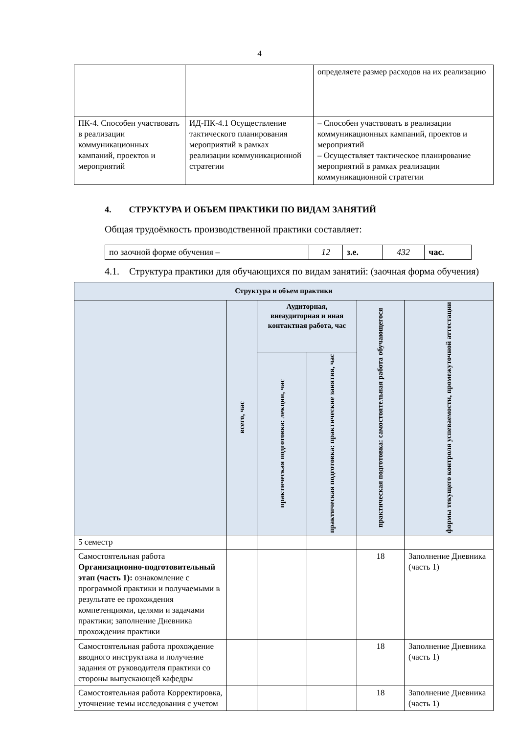4
| | | определяете размер расходов на их реализацию |
| ПК-4. Способен участвовать в реализации коммуникационных кампаний, проектов и мероприятий | ИД-ПК-4.1 Осуществление тактического планирования мероприятий в рамках реализации коммуникационной стратегии | – Способен участвовать в реализации коммуникационных кампаний, проектов и мероприятий – Осуществляет тактическое планирование мероприятий в рамках реализации коммуникационной стратегии |
4. СТРУКТУРА И ОБЪЕМ ПРАКТИКИ ПО ВИДАМ ЗАНЯТИЙ
Общая трудоёмкость производственной практики составляет:
| по заочной форме обучения – | 12 | з.е. | 432 | час. |
4.1. Структура практики для обучающихся по видам занятий: (заочная форма обучения)
| Структура и объем практики | | | | | |
| --- | --- | --- | --- | --- | --- |
| | всего, час | Аудиторная, внеаудиторная и иная контактная работа, час | | практическая подготовка: самостоятельная работа обучающегося | формы текущего контроля успеваемости, промежуточной аттестации |
| | | практическая подготовка: лекции, час | практическая подготовка: практические занятия, час | | |
| 5 семестр | | | | | |
| Самостоятельная работа Организационно-подготовительный этап (часть 1): ознакомление с программой практики и получаемыми в результате ее прохождения компетенциями, целями и задачами практики; заполнение Дневника прохождения практики | | | | 18 | Заполнение Дневника (часть 1) |
| Самостоятельная работа прохождение вводного инструктажа и получение задания от руководителя практики со стороны выпускающей кафедры | | | | 18 | Заполнение Дневника (часть 1) |
| Самостоятельная работа Корректировка, уточнение темы исследования с учетом | | | | 18 | Заполнение Дневника (часть 1) |